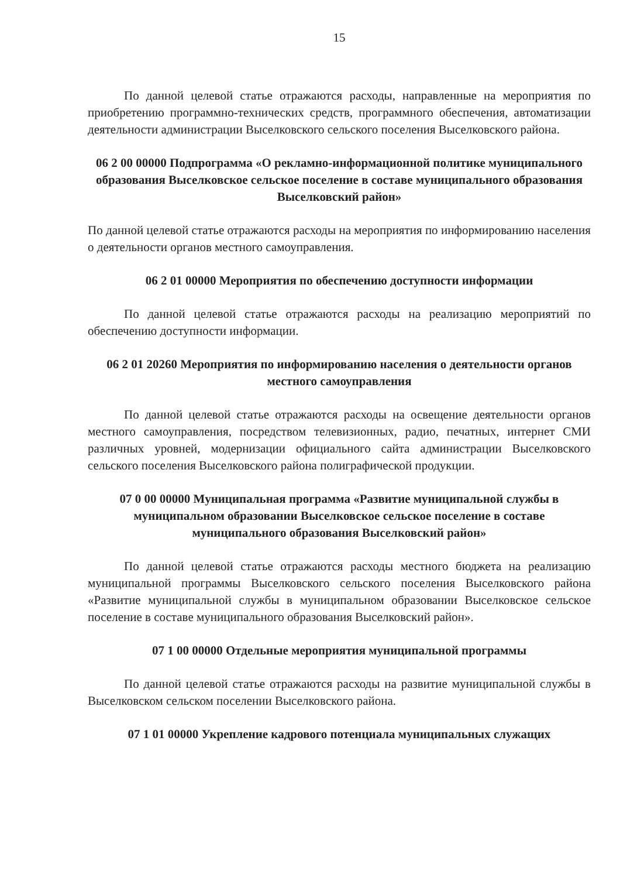15
По данной целевой статье отражаются расходы, направленные на мероприятия по приобретению программно-технических средств, программного обеспечения, автоматизации деятельности администрации Выселковского сельского поселения Выселковского района.
06 2 00 00000 Подпрограмма «О рекламно-информационной политике муниципального образования Выселковское сельское поселение в составе муниципального образования Выселковский район»
По данной целевой статье отражаются расходы на мероприятия по информированию населения о деятельности органов местного самоуправления.
06 2 01 00000 Мероприятия по обеспечению доступности информации
По данной целевой статье отражаются расходы на реализацию мероприятий по обеспечению доступности информации.
06 2 01 20260 Мероприятия по информированию населения о деятельности органов местного самоуправления
По данной целевой статье отражаются расходы на освещение деятельности органов местного самоуправления, посредством телевизионных, радио, печатных, интернет СМИ различных уровней, модернизации официального сайта администрации Выселковского сельского поселения Выселковского района полиграфической продукции.
07 0 00 00000 Муниципальная программа «Развитие муниципальной службы в муниципальном образовании Выселковское сельское поселение в составе муниципального образования Выселковский район»
По данной целевой статье отражаются расходы местного бюджета на реализацию муниципальной программы Выселковского сельского поселения Выселковского района «Развитие муниципальной службы в муниципальном образовании Выселковское сельское поселение в составе муниципального образования Выселковский район».
07 1 00 00000 Отдельные мероприятия муниципальной программы
По данной целевой статье отражаются расходы на развитие муниципальной службы в Выселковском сельском поселении Выселковского района.
07 1 01 00000 Укрепление кадрового потенциала муниципальных служащих